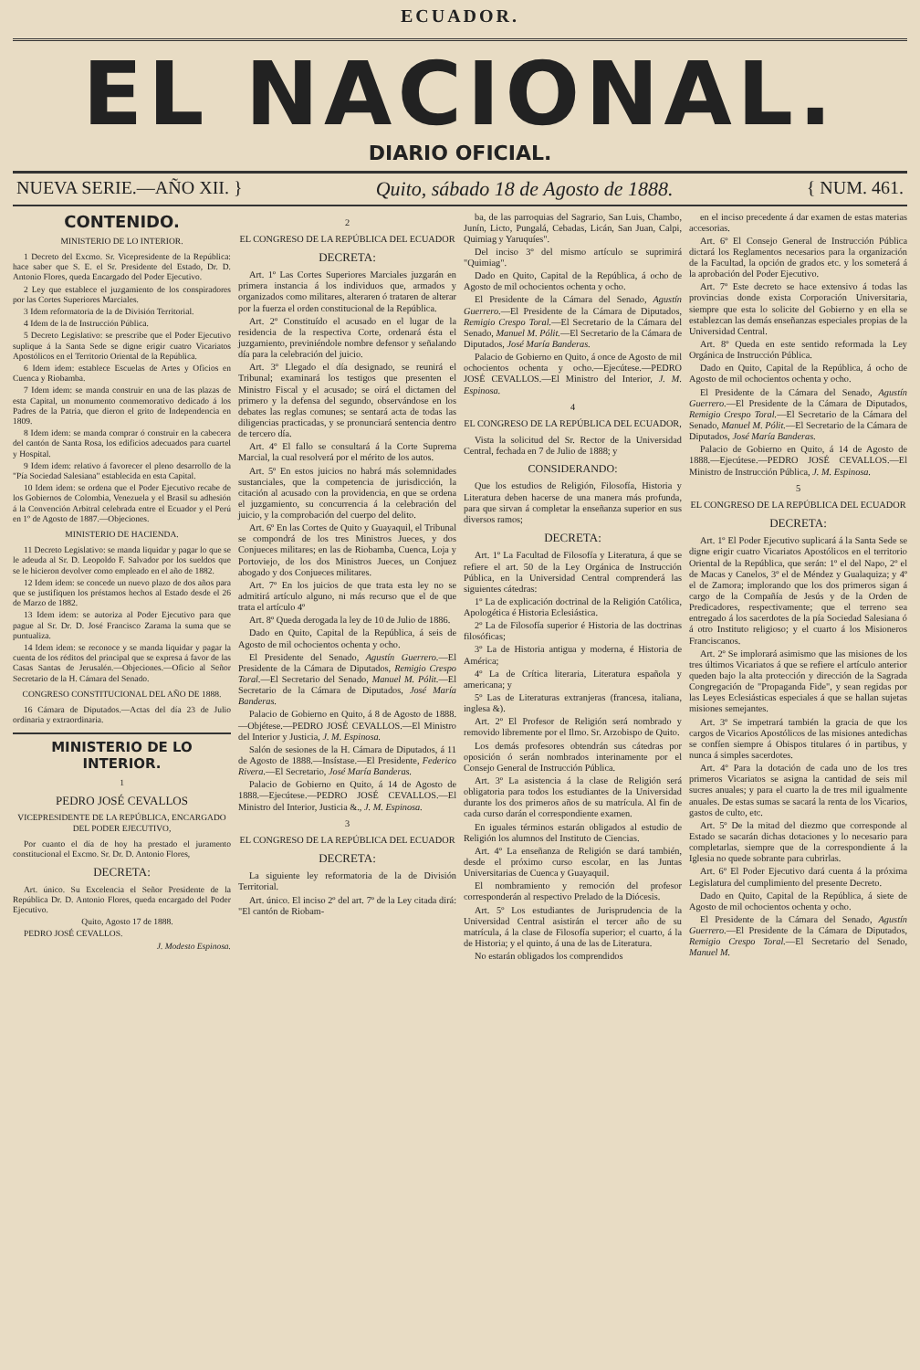ECUADOR.
EL NACIONAL.
DIARIO OFICIAL.
NUEVA SERIE.—AÑO XII. } Quito, sábado 18 de Agosto de 1888. { NUM. 461.
CONTENIDO.
MINISTERIO DE LO INTERIOR.
1 Decreto del Excmo. Sr. Vicepresidente de la República: hace saber que S. E. el Sr. Presidente del Estado, Dr. D. Antonio Flores, queda Encargado del Poder Ejecutivo.
2 Ley que establece el juzgamiento de los conspiradores por las Cortes Superiores Marciales.
3 Idem reformatoria de la de División Territorial.
4 Idem de la de Instrucción Pública.
5 Decreto Legislativo: se prescribe que el Poder Ejecutivo suplique á la Santa Sede se digne erigir cuatro Vicariatos Apostólicos en el Territorio Oriental de la República.
6 Idem idem: establece Escuelas de Artes y Oficios en Cuenca y Riobamba.
7 Idem idem: se manda construir en una de las plazas de esta Capital, un monumento conmemorativo dedicado á los Padres de la Patria, que dieron el grito de Independencia en 1809.
8 Idem idem: se manda comprar ó construir en la cabecera del cantón de Santa Rosa, los edificios adecuados para cuartel y Hospital.
9 Idem idem: relativo á favorecer el pleno desarrollo de la "Pía Sociedad Salesiana" establecida en esta Capital.
10 Idem idem: se ordena que el Poder Ejecutivo recabe de los Gobiernos de Colombia, Venezuela y el Brasil su adhesión á la Convención Arbitral celebrada entre el Ecuador y el Perú en 1º de Agosto de 1887.—Objeciones.
MINISTERIO DE HACIENDA.
11 Decreto Legislativo: se manda liquidar y pagar lo que se le adeuda al Sr. D. Leopoldo F. Salvador por los sueldos que se le hicieron devolver como empleado en el año de 1882.
12 Idem idem: se concede un nuevo plazo de dos años para que se justifiquen los préstamos hechos al Estado desde el 26 de Marzo de 1882.
13 Idem idem: se autoriza al Poder Ejecutivo para que pague al Sr. Dr. D. José Francisco Zarama la suma que se puntualiza.
14 Idem idem: se reconoce y se manda liquidar y pagar la cuenta de los réditos del principal que se expresa á favor de las Casas Santas de Jerusalén.—Objeciones.—Oficio al Señor Secretario de la H. Cámara del Senado.
CONGRESO CONSTITUCIONAL DEL AÑO DE 1888.
16 Cámara de Diputados.—Actas del día 23 de Julio ordinaria y extraordinaria.
MINISTERIO DE LO INTERIOR.
1
PEDRO JOSÉ CEVALLOS
VICEPRESIDENTE DE LA REPÚBLICA, ENCARGADO DEL PODER EJECUTIVO,
Por cuanto el día de hoy ha prestado el juramento constitucional el Excmo. Sr. Dr. D. Antonio Flores,
DECRETA:
Art. único. Su Excelencia el Señor Presidente de la República Dr. D. Antonio Flores, queda encargado del Poder Ejecutivo.
Quito, Agosto 17 de 1888.
PEDRO JOSÉ CEVALLOS.
J. Modesto Espinosa.
2
EL CONGRESO DE LA REPÚBLICA DEL ECUADOR
DECRETA:
Art. 1º Las Cortes Superiores Marciales juzgarán en primera instancia á los individuos que, armados y organizados como militares, alteraren ó trataren de alterar por la fuerza el orden constitucional de la República.
Art. 2º Constituído el acusado en el lugar de la residencia de la respectiva Corte, ordenará ésta el juzgamiento, previniéndole nombre defensor y señalando día para la celebración del juicio.
Art. 3º Llegado el día designado, se reunirá el Tribunal; examinará los testigos que presenten el Ministro Fiscal y el acusado; se oirá el dictamen del primero y la defensa del segundo, observándose en los debates las reglas comunes; se sentará acta de todas las diligencias practicadas, y se pronunciará sentencia dentro de tercero día.
Art. 4º El fallo se consultará á la Corte Suprema Marcial, la cual resolverá por el mérito de los autos.
Art. 5º En estos juicios no habrá más solemnidades sustanciales, que la competencia de jurisdicción, la citación al acusado con la providencia, en que se ordena el juzgamiento, su concurrencia á la celebración del juicio, y la comprobación del cuerpo del delito.
Art. 6º En las Cortes de Quito y Guayaquil, el Tribunal se compondrá de los tres Ministros Jueces, y dos Conjueces militares; en las de Riobamba, Cuenca, Loja y Portoviejo, de los dos Ministros Jueces, un Conjuez abogado y dos Conjueces militares.
Art. 7º En los juicios de que trata esta ley no se admitirá artículo alguno, ni más recurso que el de que trata el artículo 4º
Art. 8º Queda derogada la ley de 10 de Julio de 1886.
Dado en Quito, Capital de la República, á seis de Agosto de mil ochocientos ochenta y ocho.
El Presidente del Senado, Agustín Guerrero.—El Presidente de la Cámara de Diputados, Remigio Crespo Toral.—El Secretario del Senado, Manuel M. Pólit.—El Secretario de la Cámara de Diputados, José María Banderas.
Palacio de Gobierno en Quito, á 8 de Agosto de 1888.—Objétese.—PEDRO JOSÉ CEVALLOS.—El Ministro del Interior y Justicia, J. M. Espinosa.
Salón de sesiones de la H. Cámara de Diputados, á 11 de Agosto de 1888.—Insístase.—El Presidente, Federico Rivera.—El Secretario, José María Banderas.
Palacio de Gobierno en Quito, á 14 de Agosto de 1888.—Ejecútese.—PEDRO JOSÉ CEVALLOS.—El Ministro del Interior, Justicia &., J. M. Espinosa.
3
EL CONGRESO DE LA REPÚBLICA DEL ECUADOR
DECRETA:
La siguiente ley reformatoria de la de División Territorial.
Art. único. El inciso 2º del art. 7º de la Ley citada dirá: "El cantón de Riobam-
ba, de las parroquias del Sagrario, San Luis, Chambo, Junín, Licto, Pungalá, Cebadas, Licán, San Juan, Calpi, Quimiag y Yaruquíes".
Del inciso 3º del mismo artículo se suprimirá "Quimiag".
Dado en Quito, Capital de la República, á ocho de Agosto de mil ochocientos ochenta y ocho.
El Presidente de la Cámara del Senado, Agustín Guerrero.—El Presidente de la Cámara de Diputados, Remigio Crespo Toral.—El Secretario de la Cámara del Senado, Manuel M. Pólit.—El Secretario de la Cámara de Diputados, José María Banderas.
Palacio de Gobierno en Quito, á once de Agosto de mil ochocientos ochenta y ocho.—Ejecútese.—PEDRO JOSÉ CEVALLOS.—El Ministro del Interior, J. M. Espinosa.
4
EL CONGRESO DE LA REPÚBLICA DEL ECUADOR,
Vista la solicitud del Sr. Rector de la Universidad Central, fechada en 7 de Julio de 1888; y
CONSIDERANDO:
Que los estudios de Religión, Filosofía, Historia y Literatura deben hacerse de una manera más profunda, para que sirvan á completar la enseñanza superior en sus diversos ramos;
DECRETA:
Art. 1º La Facultad de Filosofía y Literatura, á que se refiere el art. 50 de la Ley Orgánica de Instrucción Pública, en la Universidad Central comprenderá las siguientes cátedras:
1º La de explicación doctrinal de la Religión Católica, Apologética é Historia Eclesiástica.
2º La de Filosofía superior é Historia de las doctrinas filosóficas;
3º La de Historia antigua y moderna, é Historia de América;
4º La de Crítica literaria, Literatura española y americana; y
5º Las de Literaturas extranjeras (francesa, italiana, inglesa &).
Art. 2º El Profesor de Religión será nombrado y removido libremente por el Ilmo. Sr. Arzobispo de Quito.
Los demás profesores obtendrán sus cátedras por oposición ó serán nombrados interinamente por el Consejo General de Instrucción Pública.
Art. 3º La asistencia á la clase de Religión será obligatoria para todos los estudiantes de la Universidad durante los dos primeros años de su matrícula. Al fin de cada curso darán el correspondiente examen.
En iguales términos estarán obligados al estudio de Religión los alumnos del Instituto de Ciencias.
Art. 4º La enseñanza de Religión se dará también, desde el próximo curso escolar, en las Juntas Universitarias de Cuenca y Guayaquil.
El nombramiento y remoción del profesor corresponderán al respectivo Prelado de la Diócesis.
Art. 5º Los estudiantes de Jurisprudencia de la Universidad Central asistirán el tercer año de su matrícula, á la clase de Filosofía superior; el cuarto, á la de Historia; y el quinto, á una de las de Literatura.
No estarán obligados los comprendidos
en el inciso precedente á dar examen de estas materias accesorias.
Art. 6º El Consejo General de Instrucción Pública dictará los Reglamentos necesarios para la organización de la Facultad, la opción de grados etc. y los someterá á la aprobación del Poder Ejecutivo.
Art. 7º Este decreto se hace extensivo á todas las provincias donde exista Corporación Universitaria, siempre que esta lo solicite del Gobierno y en ella se establezcan las demás enseñanzas especiales propias de la Universidad Central.
Art. 8º Queda en este sentido reformada la Ley Orgánica de Instrucción Pública.
Dado en Quito, Capital de la República, á ocho de Agosto de mil ochocientos ochenta y ocho.
El Presidente de la Cámara del Senado, Agustín Guerrero.—El Presidente de la Cámara de Diputados, Remigio Crespo Toral.—El Secretario de la Cámara del Senado, Manuel M. Pólit.—El Secretario de la Cámara de Diputados, José María Banderas.
Palacio de Gobierno en Quito, á 14 de Agosto de 1888.—Ejecútese.—PEDRO JOSÉ CEVALLOS.—El Ministro de Instrucción Pública, J. M. Espinosa.
5
EL CONGRESO DE LA REPÚBLICA DEL ECUADOR
DECRETA:
Art. 1º El Poder Ejecutivo suplicará á la Santa Sede se digne erigir cuatro Vicariatos Apostólicos en el territorio Oriental de la República, que serán: 1º el del Napo, 2º el de Macas y Canelos, 3º el de Méndez y Gualaquiza; y 4º el de Zamora; implorando que los dos primeros sigan á cargo de la Compañía de Jesús y de la Orden de Predicadores, respectivamente; que el terreno sea entregado á los sacerdotes de la pía Sociedad Salesiana ó á otro Instituto religioso; y el cuarto á los Misioneros Franciscanos.
Art. 2º Se implorará asimismo que las misiones de los tres últimos Vicariatos á que se refiere el artículo anterior queden bajo la alta protección y dirección de la Sagrada Congregación de "Propaganda Fide", y sean regidas por las Leyes Eclesiásticas especiales á que se hallan sujetas misiones semejantes.
Art. 3º Se impetrará también la gracia de que los cargos de Vicarios Apostólicos de las misiones antedichas se confíen siempre á Obispos titulares ó in partibus, y nunca á simples sacerdotes.
Art. 4º Para la dotación de cada uno de los tres primeros Vicariatos se asigna la cantidad de seis mil sucres anuales; y para el cuarto la de tres mil igualmente anuales. De estas sumas se sacará la renta de los Vicarios, gastos de culto, etc.
Art. 5º De la mitad del diezmo que corresponde al Estado se sacarán dichas dotaciones y lo necesario para completarlas, siempre que de la correspondiente á la Iglesia no quede sobrante para cubrirlas.
Art. 6º El Poder Ejecutivo dará cuenta á la próxima Legislatura del cumplimiento del presente Decreto.
Dado en Quito, Capital de la República, á siete de Agosto de mil ochocientos ochenta y ocho.
El Presidente de la Cámara del Senado, Agustín Guerrero.—El Presidente de la Cámara de Diputados, Remigio Crespo Toral.—El Secretario del Senado, Manuel M.